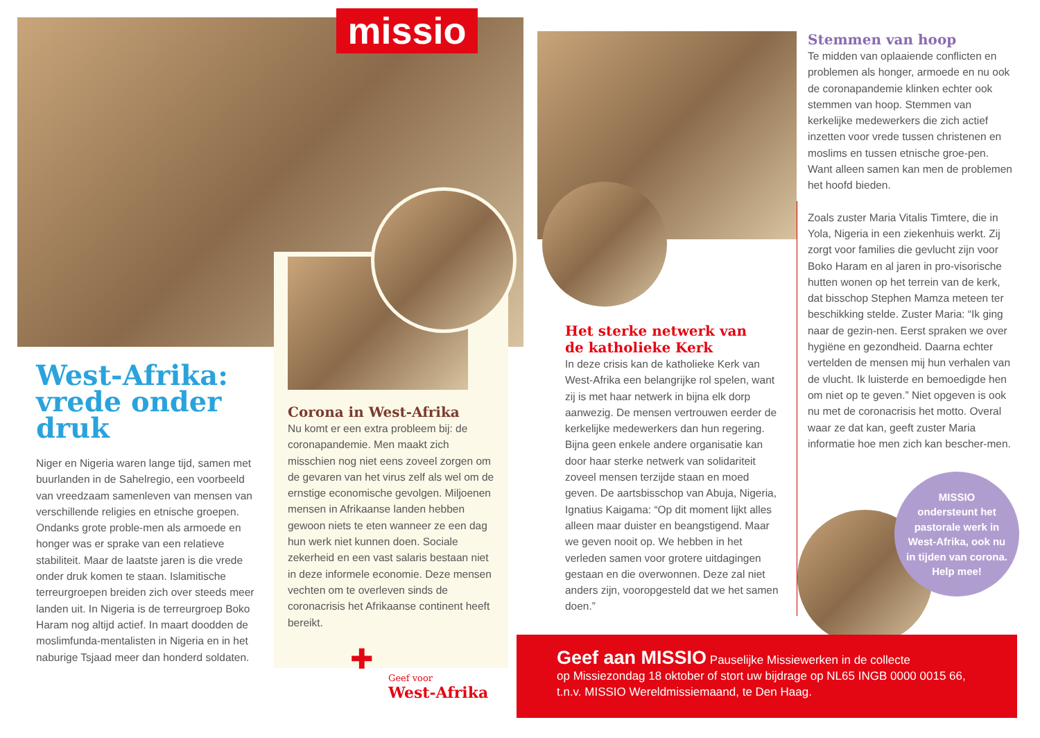missio
West-Afrika:
vrede onder
druk
Niger en Nigeria waren lange tijd, samen met buurlanden in de Sahelregio, een voorbeeld van vreedzaam samenleven van mensen van verschillende religies en etnische groepen. Ondanks grote proble-men als armoede en honger was er sprake van een relatieve stabiliteit. Maar de laatste jaren is die vrede onder druk komen te staan. Islamitische terreurgroepen breiden zich over steeds meer landen uit. In Nigeria is de terreurgroep Boko Haram nog altijd actief. In maart doodden de moslimfunda-mentalisten in Nigeria en in het naburige Tsjaad meer dan honderd soldaten.
Corona in West-Afrika
Nu komt er een extra probleem bij: de coronapandemie. Men maakt zich misschien nog niet eens zoveel zorgen om de gevaren van het virus zelf als wel om de ernstige economische gevolgen. Miljoenen mensen in Afrikaanse landen hebben gewoon niets te eten wanneer ze een dag hun werk niet kunnen doen. Sociale zekerheid en een vast salaris bestaan niet in deze informele economie. Deze mensen vechten om te overleven sinds de coronacrisis het Afrikaanse continent heeft bereikt.
✚
Geef voor
West-Afrika
Het sterke netwerk van
de katholieke Kerk
In deze crisis kan de katholieke Kerk van West-Afrika een belangrijke rol spelen, want zij is met haar netwerk in bijna elk dorp aanwezig. De mensen vertrouwen eerder de kerkelijke medewerkers dan hun regering. Bijna geen enkele andere organisatie kan door haar sterke netwerk van solidariteit zoveel mensen terzijde staan en moed geven. De aartsbisschop van Abuja, Nigeria, Ignatius Kaigama: “Op dit moment lijkt alles alleen maar duister en beangstigend. Maar we geven nooit op. We hebben in het verleden samen voor grotere uitdagingen gestaan en die overwonnen. Deze zal niet anders zijn, vooropgesteld dat we het samen doen.”
Stemmen van hoop
Te midden van oplaaiende conflicten en problemen als honger, armoede en nu ook de coronapandemie klinken echter ook stemmen van hoop. Stemmen van kerkelijke medewerkers die zich actief inzetten voor vrede tussen christenen en moslims en tussen etnische groe-pen. Want alleen samen kan men de problemen het hoofd bieden.
Zoals zuster Maria Vitalis Timtere, die in Yola, Nigeria in een ziekenhuis werkt. Zij zorgt voor families die gevlucht zijn voor Boko Haram en al jaren in pro-visorische hutten wonen op het terrein van de kerk, dat bisschop Stephen Mamza meteen ter beschikking stelde. Zuster Maria: “Ik ging naar de gezin-nen. Eerst spraken we over hygiëne en gezondheid. Daarna echter vertelden de mensen mij hun verhalen van de vlucht. Ik luisterde en bemoedigde hen om niet op te geven.” Niet opgeven is ook nu met de coronacrisis het motto. Overal waar ze dat kan, geeft zuster Maria informatie hoe men zich kan bescher-men.
MISSIO
ondersteunt het
pastorale werk in
West-Afrika, ook nu
in tijden van corona.
Help mee!
Geef aan MISSIO Pauselijke Missiewerken in de collecte
op Missiezondag 18 oktober of stort uw bijdrage op NL65 INGB 0000 0015 66,
t.n.v. MISSIO Wereldmissiemaand, te Den Haag.